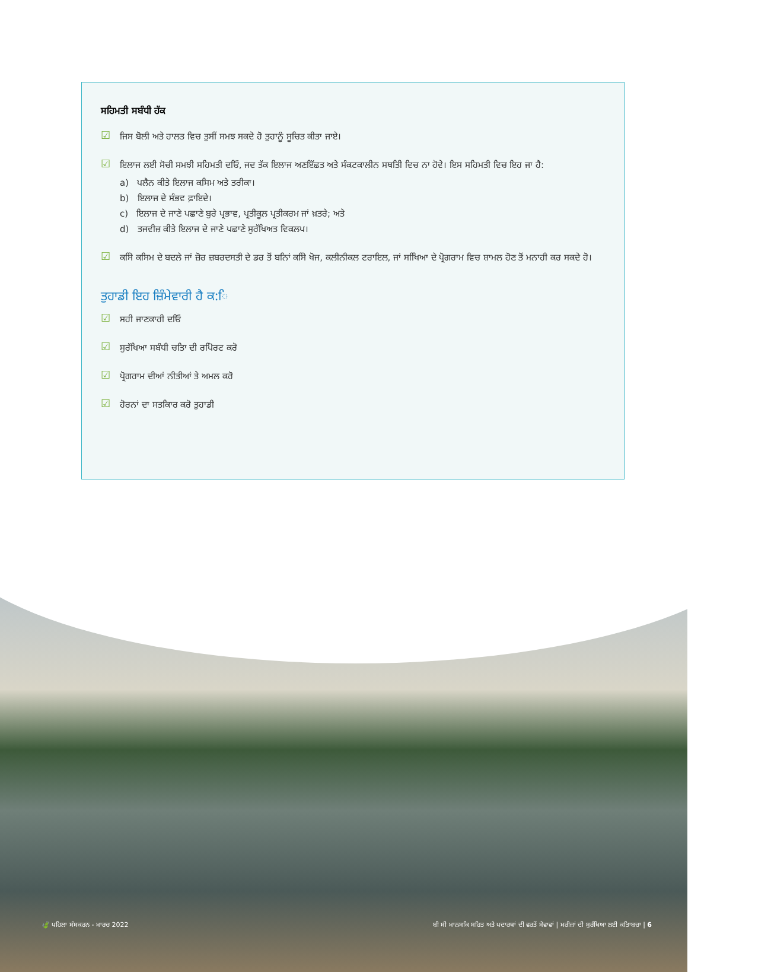ਸਹਿਮਤੀ ਸਬੰਧੀ ਹੱਕ
☑ ਜਿਸ ਬੋਲੀ ਅਤੇ ਹਾਲਤ ਵਿਚ ਤੁਸੀਂ ਸਮਝ ਸਕਦੇ ਹੋ ਤੁਹਾਨੂੰ ਸੂਚਿਤ ਕੀਤਾ ਜਾਏ।
☑ ਇਲਾਜ ਲਈ ਸੋਚੀ ਸਮਝੀ ਸਹਿਮਤੀ ਦਓਿ, ਜਦ ਤੱਕ ਇਲਾਜ ਅਣਇੱਛਤ ਅਤੇ ਸੰਕਟਕਾਲੀਨ ਸਥਤਿੀ ਵਿਚ ਨਾ ਹੋਵੇ। ਇਸ ਸਹਿਮਤੀ ਵਿਚ ਇਹ ਜਾ ਹੈ:
a) ਪਲੈਨ ਕੀਤੇ ਇਲਾਜ ਕਸਿਮ ਅਤੇ ਤਰੀਕਾ।
b) ਇਲਾਜ ਦੇ ਸੰਭਵ ਫ਼ਾਇਦੇ।
c) ਇਲਾਜ ਦੇ ਜਾਣੇ ਪਛਾਣੇ ਬੁਰੇ ਪ੍ਰਭਾਵ, ਪ੍ਰਤੀਕੂਲ ਪ੍ਰਤੀਕਰਮ ਜਾਂ ਖ਼ਤਰੇ; ਅਤੇ
d) ਤਜਵੀਜ਼ ਕੀਤੇ ਇਲਾਜ ਦੇ ਜਾਣੇ ਪਛਾਣੇ ਸੁਰੱਖਿਅਤ ਵਿਕਲਪ।
☑ ਕਸਿੇ ਕਸਿਮ ਦੇ ਬਦਲੇ ਜਾਂ ਜ਼ੋਰ ਜ਼ਬਰਦਸਤੀ ਦੇ ਡਰ ਤੋਂ ਬਨਿਾਂ ਕਸਿੇ ਖੋਜ, ਕਲੀਨੀਕਲ ਟਰਾਇਲ, ਜਾਂ ਸਖਿਿਆ ਦੇ ਪ੍ਰੋਗਰਾਮ ਵਿਚ ਸ਼ਾਮਲ ਹੋਣ ਤੋਂ ਮਨਾਹੀ ਕਰ ਸਕਦੇ ਹੋ।
ਤੁਹਾਡੀ ਇਹ ਜ਼ਿੰਮੇਵਾਰੀ ਹੈ ਕ:ਿ
☑ ਸਹੀ ਜਾਣਕਾਰੀ ਦਓਿ
☑ ਸੁਰੱਖਿਆ ਸਬੰਧੀ ਚਤਿਾ ਦੀ ਰਪਿੋਰਟ ਕਰੋ
☑ ਪ੍ਰੋਗਰਾਮ ਦੀਆਂ ਨੀਤੀਆਂ ਤੇ ਅਮਲ ਕਰੋ
☑ ਹੋਰਨਾਂ ਦਾ ਸਤਕਿਾਰ ਕਰੋ ਤੁਹਾਡੀ
🍃 ਪਹਿਲਾ ਸੰਸਕਰਨ - ਮਾਰਚ 2022 ਬੀ ਸੀ ਮਾਨਸਕਿ ਸਹਿਤ ਅਤੇ ਪਦਾਰਥਾਂ ਦੀ ਵਰਤੋਂ ਸੇਵਾਵਾਂ | ਮਰੀਜ਼ਾਂ ਦੀ ਸੁਰੱਖਿਆ ਲਈ ਕਤਿਾਬਚਾ | 6